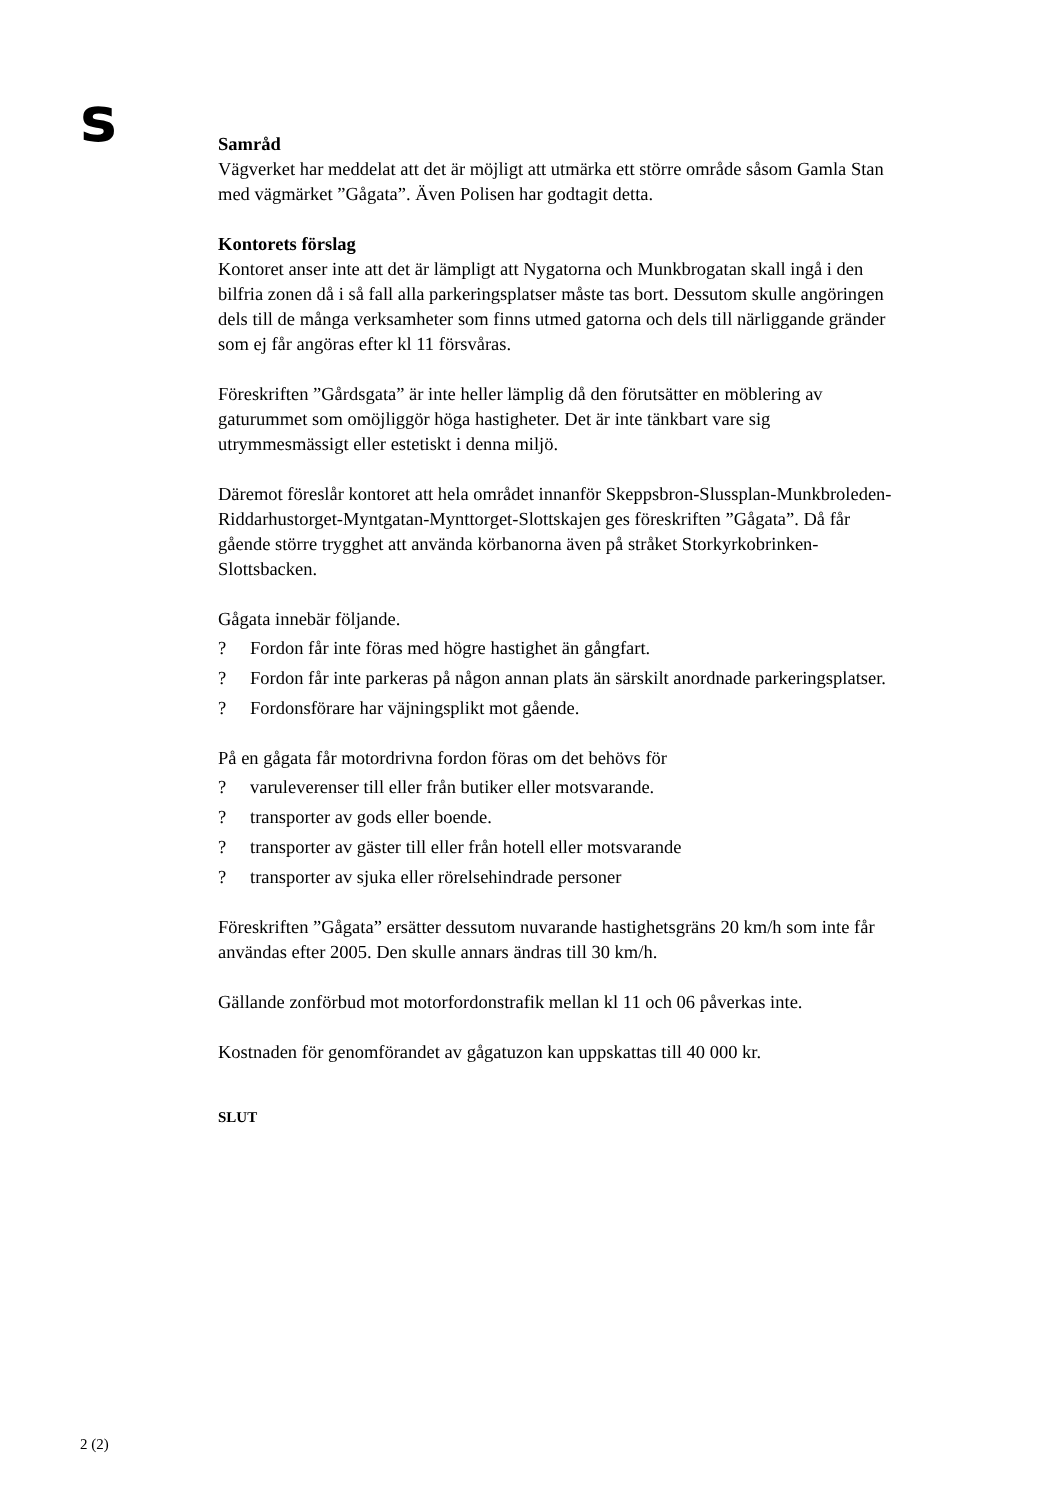s
Samråd
Vägverket har meddelat att det är möjligt att utmärka ett större område såsom Gamla Stan med vägmärket ”Gågata”. Även Polisen har godtagit detta.
Kontorets förslag
Kontoret anser inte att det är lämpligt att Nygatorna och Munkbrogatan skall ingå i den bilfria zonen då i så fall alla parkeringsplatser måste tas bort. Dessutom skulle angöringen dels till de många verksamheter som finns utmed gatorna och dels till närliggande gränder som ej får angöras efter kl 11 försvåras.
Föreskriften ”Gårdsgata” är inte heller lämplig då den förutsätter en möblering av gaturummet som omöjliggör höga hastigheter. Det är inte tänkbart vare sig utrymmesmässigt eller estetiskt i denna miljö.
Däremot föreslår kontoret att hela området innanför Skeppsbron-Slussplan-Munkbroleden-Riddarhustorget-Myntgatan-Mynttorget-Slottskajen ges föreskriften ”Gågata”. Då får gående större trygghet att använda körbanorna även på stråket Storkyrkobrinken-Slottsbacken.
Gågata innebär följande.
? Fordon får inte föras med högre hastighet än gångfart.
? Fordon får inte parkeras på någon annan plats än särskilt anordnade parkeringsplatser.
? Fordonsförare har väjningsplikt mot gående.
På en gågata får motordrivna fordon föras om det behövs för
? varuleverenser till eller från butiker eller motsvarande.
? transporter av gods eller boende.
? transporter av gäster till eller från hotell eller motsvarande
? transporter av sjuka eller rörelsehindrade personer
Föreskriften ”Gågata” ersätter dessutom nuvarande hastighetsgräns 20 km/h som inte får användas efter 2005. Den skulle annars ändras till 30 km/h.
Gällande zonförbud mot motorfordonstrafik mellan kl 11 och 06 påverkas inte.
Kostnaden för genomförandet av gågatuzon kan uppskattas till 40 000 kr.
SLUT
2 (2)